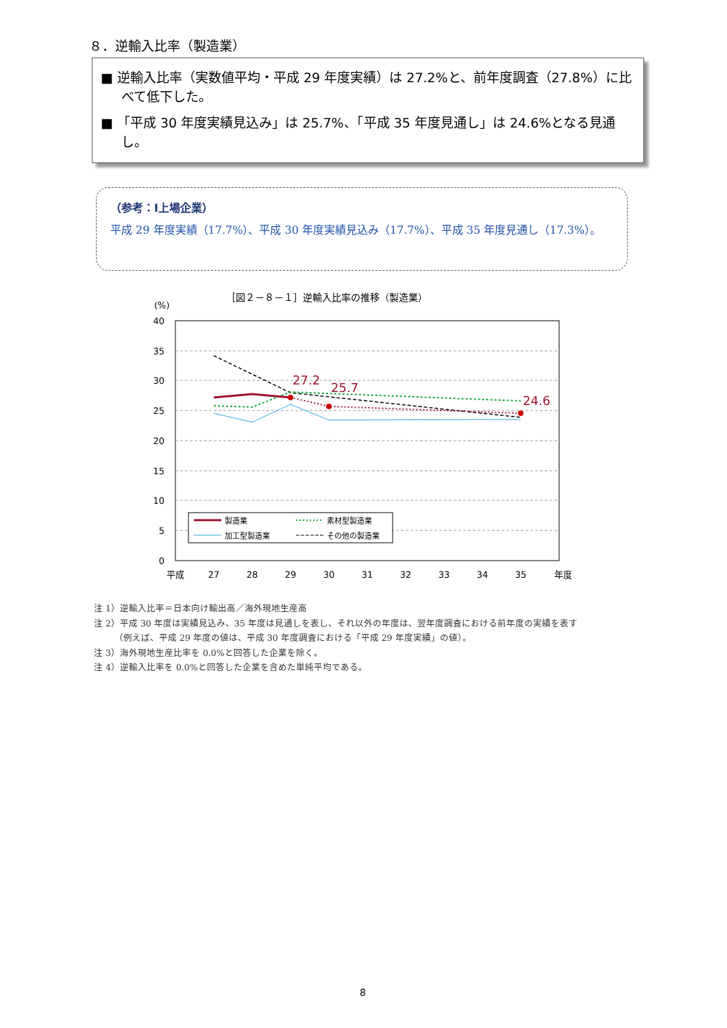８．逆輸入比率（製造業）
■ 逆輸入比率（実数値平均・平成 29 年度実績）は 27.2%と、前年度調査（27.8%）に比べて低下した。
■ 「平成 30 年度実績見込み」は 25.7%、「平成 35 年度見通し」は 24.6%となる見通し。
（参考：Ⅰ上場企業）
平成 29 年度実績（17.7%）、平成 30 年度実績見込み（17.7%）、平成 35 年度見通し（17.3%）。
［図２－８－１］逆輸入比率の推移（製造業）
(%)
40
35
30
25
20
15
10
5
0
平成
27
28
29
30
31
32
33
34
35
年度
27.2
25.7
24.6
製造業
素材型製造業
加工型製造業
その他の製造業
注 1）逆輸入比率＝日本向け輸出高／海外現地生産高
注 2）平成 30 年度は実績見込み、35 年度は見通しを表し、それ以外の年度は、翌年度調査における前年度の実績を表す
　　 （例えば、平成 29 年度の値は、平成 30 年度調査における「平成 29 年度実績」の値）。
注 3）海外現地生産比率を 0.0%と回答した企業を除く。
注 4）逆輸入比率を 0.0%と回答した企業を含めた単純平均である。
8